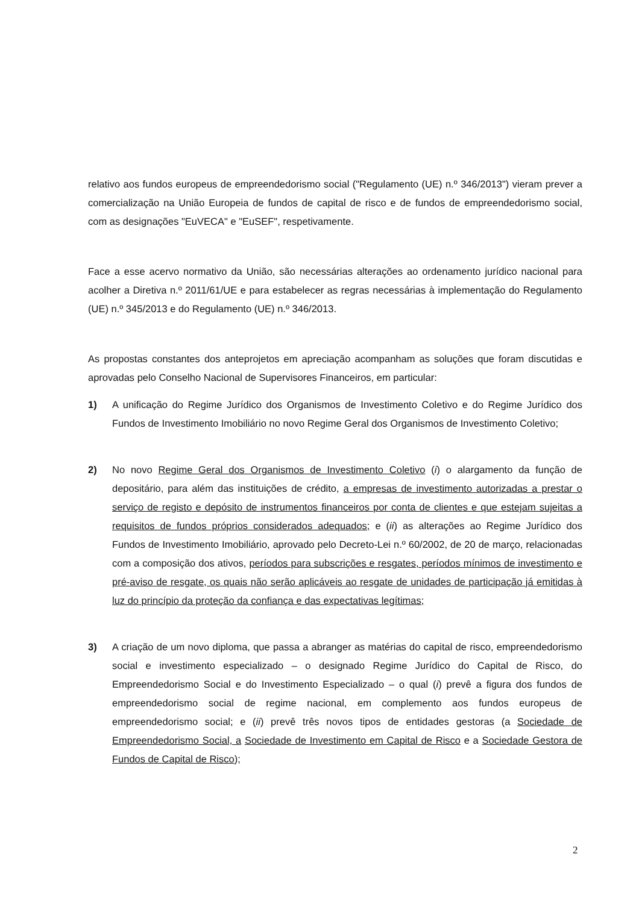relativo aos fundos europeus de empreendedorismo social ("Regulamento (UE) n.º 346/2013") vieram prever a comercialização na União Europeia de fundos de capital de risco e de fundos de empreendedorismo social, com as designações "EuVECA" e "EuSEF", respetivamente.
Face a esse acervo normativo da União, são necessárias alterações ao ordenamento jurídico nacional para acolher a Diretiva n.º 2011/61/UE e para estabelecer as regras necessárias à implementação do Regulamento (UE) n.º 345/2013 e do Regulamento (UE) n.º 346/2013.
As propostas constantes dos anteprojetos em apreciação acompanham as soluções que foram discutidas e aprovadas pelo Conselho Nacional de Supervisores Financeiros, em particular:
1) A unificação do Regime Jurídico dos Organismos de Investimento Coletivo e do Regime Jurídico dos Fundos de Investimento Imobiliário no novo Regime Geral dos Organismos de Investimento Coletivo;
2) No novo Regime Geral dos Organismos de Investimento Coletivo (i) o alargamento da função de depositário, para além das instituições de crédito, a empresas de investimento autorizadas a prestar o serviço de registo e depósito de instrumentos financeiros por conta de clientes e que estejam sujeitas a requisitos de fundos próprios considerados adequados; e (ii) as alterações ao Regime Jurídico dos Fundos de Investimento Imobiliário, aprovado pelo Decreto-Lei n.º 60/2002, de 20 de março, relacionadas com a composição dos ativos, períodos para subscrições e resgates, períodos mínimos de investimento e pré-aviso de resgate, os quais não serão aplicáveis ao resgate de unidades de participação já emitidas à luz do princípio da proteção da confiança e das expectativas legítimas;
3) A criação de um novo diploma, que passa a abranger as matérias do capital de risco, empreendedorismo social e investimento especializado – o designado Regime Jurídico do Capital de Risco, do Empreendedorismo Social e do Investimento Especializado – o qual (i) prevê a figura dos fundos de empreendedorismo social de regime nacional, em complemento aos fundos europeus de empreendedorismo social; e (ii) prevê três novos tipos de entidades gestoras (a Sociedade de Empreendedorismo Social, a Sociedade de Investimento em Capital de Risco e a Sociedade Gestora de Fundos de Capital de Risco);
2